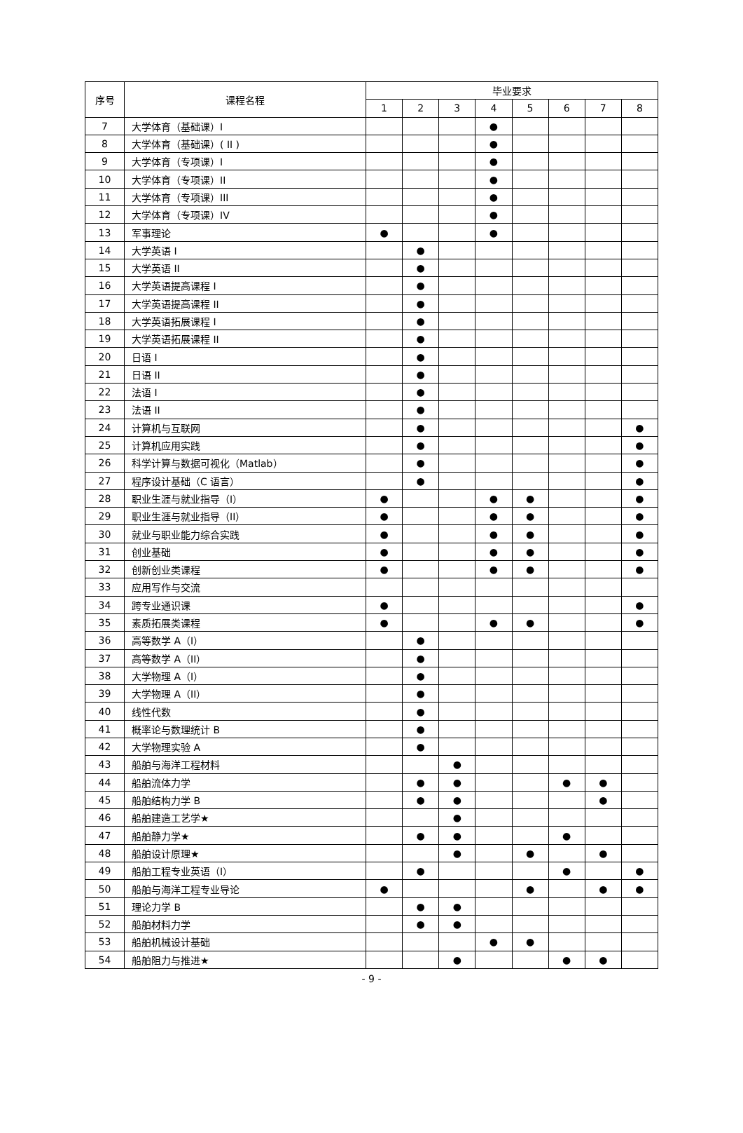| 序号 | 课程名程 | 毕业要求 | | | | | | | |
| --- | --- | --- | --- | --- | --- | --- | --- | --- | --- |
| | | 1 | 2 | 3 | 4 | 5 | 6 | 7 | 8 |
| 7 | 大学体育（基础课）I | | | | ● | | | | |
| 8 | 大学体育（基础课）( II ) | | | | ● | | | | |
| 9 | 大学体育（专项课）I | | | | ● | | | | |
| 10 | 大学体育（专项课）II | | | | ● | | | | |
| 11 | 大学体育（专项课）III | | | | ● | | | | |
| 12 | 大学体育（专项课）IV | | | | ● | | | | |
| 13 | 军事理论 | ● | | | ● | | | | |
| 14 | 大学英语 I | | ● | | | | | | |
| 15 | 大学英语 II | | ● | | | | | | |
| 16 | 大学英语提高课程 I | | ● | | | | | | |
| 17 | 大学英语提高课程 II | | ● | | | | | | |
| 18 | 大学英语拓展课程 I | | ● | | | | | | |
| 19 | 大学英语拓展课程 II | | ● | | | | | | |
| 20 | 日语 I | | ● | | | | | | |
| 21 | 日语 II | | ● | | | | | | |
| 22 | 法语 I | | ● | | | | | | |
| 23 | 法语 II | | ● | | | | | | |
| 24 | 计算机与互联网 | | ● | | | | | | ● |
| 25 | 计算机应用实践 | | ● | | | | | | ● |
| 26 | 科学计算与数据可视化（Matlab） | | ● | | | | | | ● |
| 27 | 程序设计基础（C 语言） | | ● | | | | | | ● |
| 28 | 职业生涯与就业指导（I） | ● | | | ● | ● | | | ● |
| 29 | 职业生涯与就业指导（II） | ● | | | ● | ● | | | ● |
| 30 | 就业与职业能力综合实践 | ● | | | ● | ● | | | ● |
| 31 | 创业基础 | ● | | | ● | ● | | | ● |
| 32 | 创新创业类课程 | ● | | | ● | ● | | | ● |
| 33 | 应用写作与交流 | | | | | | | | |
| 34 | 跨专业通识课 | ● | | | | | | | ● |
| 35 | 素质拓展类课程 | ● | | | ● | ● | | | ● |
| 36 | 高等数学 A（I） | | ● | | | | | | |
| 37 | 高等数学 A（II） | | ● | | | | | | |
| 38 | 大学物理 A（I） | | ● | | | | | | |
| 39 | 大学物理 A（II） | | ● | | | | | | |
| 40 | 线性代数 | | ● | | | | | | |
| 41 | 概率论与数理统计 B | | ● | | | | | | |
| 42 | 大学物理实验 A | | ● | | | | | | |
| 43 | 船舶与海洋工程材料 | | | ● | | | | | |
| 44 | 船舶流体力学 | | ● | ● | | | ● | ● | |
| 45 | 船舶结构力学 B | | ● | ● | | | | ● | |
| 46 | 船舶建造工艺学★ | | | ● | | | | | |
| 47 | 船舶静力学★ | | ● | ● | | | ● | | |
| 48 | 船舶设计原理★ | | | ● | | ● | | ● | |
| 49 | 船舶工程专业英语（I） | | ● | | | | ● | | ● |
| 50 | 船舶与海洋工程专业导论 | ● | | | | ● | | ● | ● |
| 51 | 理论力学 B | | ● | ● | | | | | |
| 52 | 船舶材料力学 | | ● | ● | | | | | |
| 53 | 船舶机械设计基础 | | | | ● | ● | | | |
| 54 | 船舶阻力与推进★ | | | ● | | | ● | ● | |
- 9 -